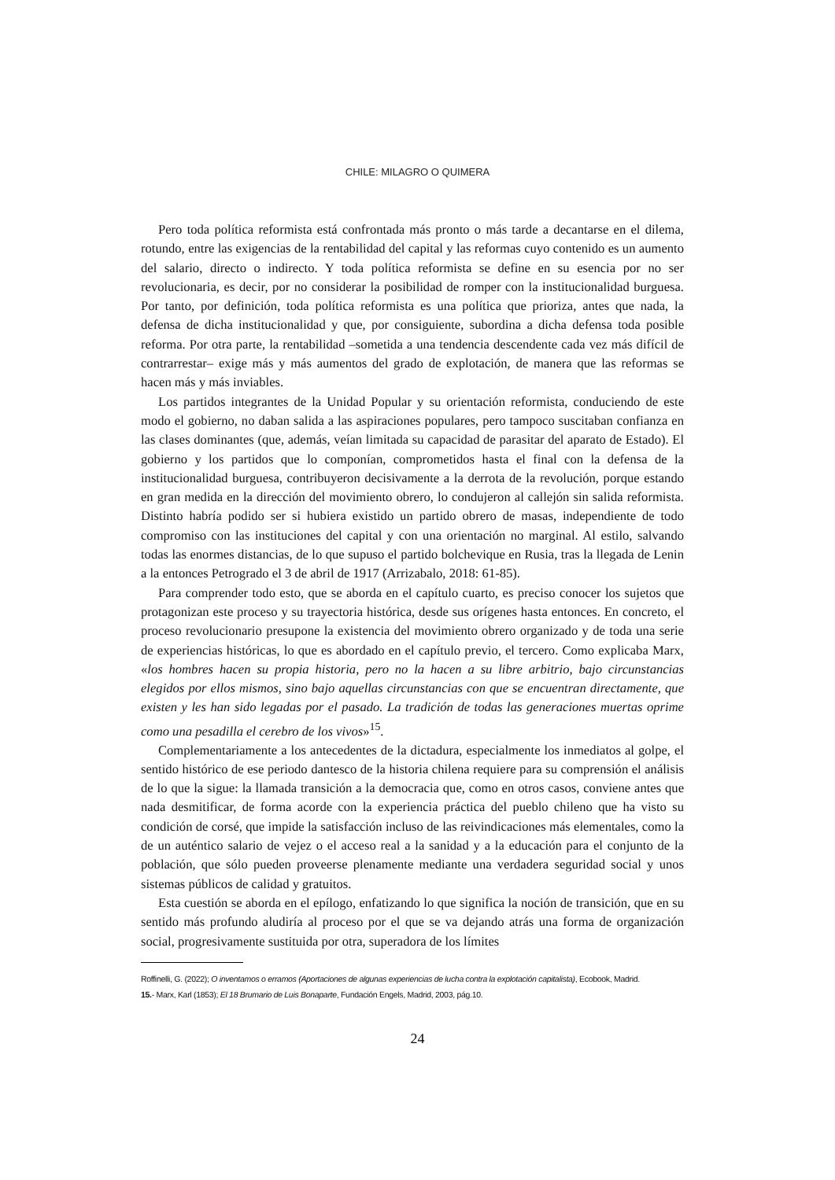CHILE: MILAGRO O QUIMERA
Pero toda política reformista está confrontada más pronto o más tarde a decantarse en el dilema, rotundo, entre las exigencias de la rentabilidad del capital y las reformas cuyo contenido es un aumento del salario, directo o indirecto. Y toda política reformista se define en su esencia por no ser revolucionaria, es decir, por no considerar la posibilidad de romper con la institucionalidad burguesa. Por tanto, por definición, toda política reformista es una política que prioriza, antes que nada, la defensa de dicha institucionalidad y que, por consiguiente, subordina a dicha defensa toda posible reforma. Por otra parte, la rentabilidad –sometida a una tendencia descendente cada vez más difícil de contrarrestar– exige más y más aumentos del grado de explotación, de manera que las reformas se hacen más y más inviables.
Los partidos integrantes de la Unidad Popular y su orientación reformista, conduciendo de este modo el gobierno, no daban salida a las aspiraciones populares, pero tampoco suscitaban confianza en las clases dominantes (que, además, veían limitada su capacidad de parasitar del aparato de Estado). El gobierno y los partidos que lo componían, comprometidos hasta el final con la defensa de la institucionalidad burguesa, contribuyeron decisivamente a la derrota de la revolución, porque estando en gran medida en la dirección del movimiento obrero, lo condujeron al callejón sin salida reformista. Distinto habría podido ser si hubiera existido un partido obrero de masas, independiente de todo compromiso con las instituciones del capital y con una orientación no marginal. Al estilo, salvando todas las enormes distancias, de lo que supuso el partido bolchevique en Rusia, tras la llegada de Lenin a la entonces Petrogrado el 3 de abril de 1917 (Arrizabalo, 2018: 61-85).
Para comprender todo esto, que se aborda en el capítulo cuarto, es preciso conocer los sujetos que protagonizan este proceso y su trayectoria histórica, desde sus orígenes hasta entonces. En concreto, el proceso revolucionario presupone la existencia del movimiento obrero organizado y de toda una serie de experiencias históricas, lo que es abordado en el capítulo previo, el tercero. Como explicaba Marx, «los hombres hacen su propia historia, pero no la hacen a su libre arbitrio, bajo circunstancias elegidos por ellos mismos, sino bajo aquellas circunstancias con que se encuentran directamente, que existen y les han sido legadas por el pasado. La tradición de todas las generaciones muertas oprime como una pesadilla el cerebro de los vivos»<sup>15</sup>.
Complementariamente a los antecedentes de la dictadura, especialmente los inmediatos al golpe, el sentido histórico de ese periodo dantesco de la historia chilena requiere para su comprensión el análisis de lo que la sigue: la llamada transición a la democracia que, como en otros casos, conviene antes que nada desmitificar, de forma acorde con la experiencia práctica del pueblo chileno que ha visto su condición de corsé, que impide la satisfacción incluso de las reivindicaciones más elementales, como la de un auténtico salario de vejez o el acceso real a la sanidad y a la educación para el conjunto de la población, que sólo pueden proveerse plenamente mediante una verdadera seguridad social y unos sistemas públicos de calidad y gratuitos.
Esta cuestión se aborda en el epílogo, enfatizando lo que significa la noción de transición, que en su sentido más profundo aludiría al proceso por el que se va dejando atrás una forma de organización social, progresivamente sustituida por otra, superadora de los límites
Roffinelli, G. (2022); O inventamos o erramos (Aportaciones de algunas experiencias de lucha contra la explotación capitalista), Ecobook, Madrid.
15.- Marx, Karl (1853); El 18 Brumario de Luis Bonaparte, Fundación Engels, Madrid, 2003, pág.10.
24